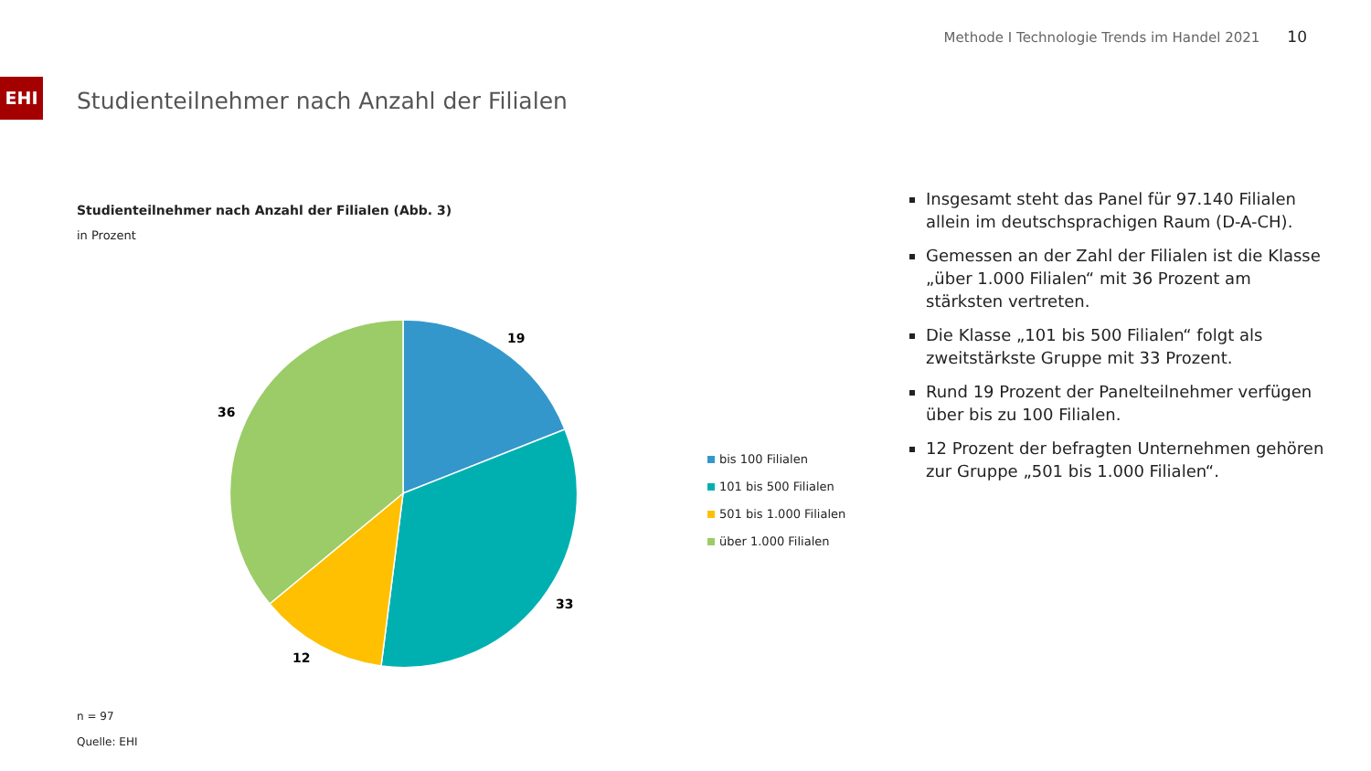Methode I Technologie Trends im Handel 2021 10
EHI
Studienteilnehmer nach Anzahl der Filialen
Studienteilnehmer nach Anzahl der Filialen (Abb. 3)
in Prozent
19
33
12
36
bis 100 Filialen
101 bis 500 Filialen
501 bis 1.000 Filialen
über 1.000 Filialen
n = 97
Quelle: EHI
Insgesamt steht das Panel für 97.140 Filialen allein im deutschsprachigen Raum (D-A-CH).
Gemessen an der Zahl der Filialen ist die Klasse „über 1.000 Filialen“ mit 36 Prozent am stärksten vertreten.
Die Klasse „101 bis 500 Filialen“ folgt als zweitstärkste Gruppe mit 33 Prozent.
Rund 19 Prozent der Panelteilnehmer verfügen über bis zu 100 Filialen.
12 Prozent der befragten Unternehmen gehören zur Gruppe „501 bis 1.000 Filialen“.